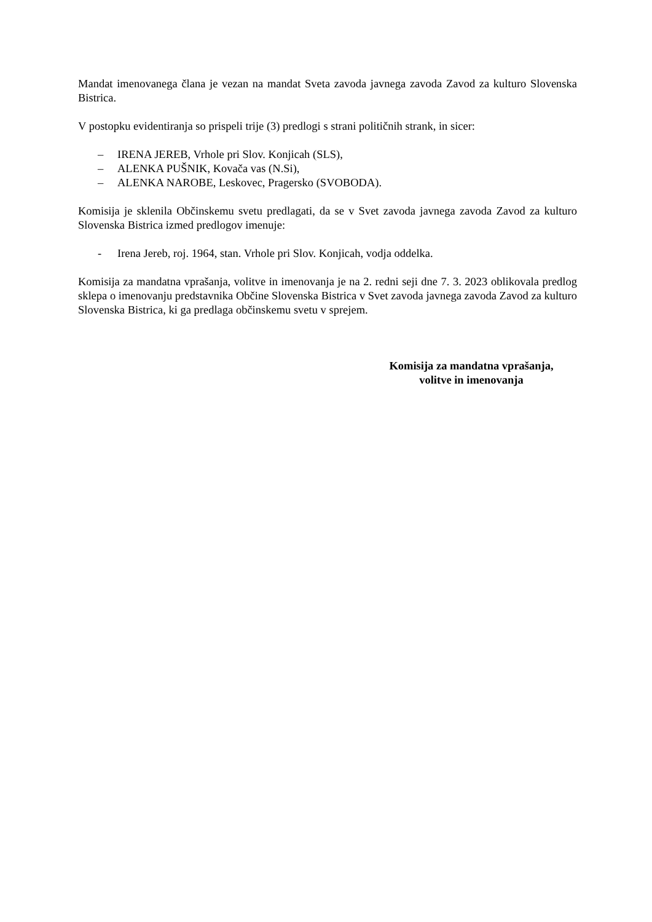Mandat imenovanega člana je vezan na mandat Sveta zavoda javnega zavoda Zavod za kulturo Slovenska Bistrica.
V postopku evidentiranja so prispeli trije (3) predlogi s strani političnih strank, in sicer:
– IRENA JEREB, Vrhole pri Slov. Konjicah (SLS),
– ALENKA PUŠNIK, Kovača vas (N.Si),
– ALENKA NAROBE, Leskovec, Pragersko (SVOBODA).
Komisija je sklenila Občinskemu svetu predlagati, da se v Svet zavoda javnega zavoda Zavod za kulturo Slovenska Bistrica izmed predlogov imenuje:
- Irena Jereb, roj. 1964, stan. Vrhole pri Slov. Konjicah, vodja oddelka.
Komisija za mandatna vprašanja, volitve in imenovanja je na 2. redni seji dne 7. 3. 2023 oblikovala predlog sklepa o imenovanju predstavnika Občine Slovenska Bistrica v Svet zavoda javnega zavoda Zavod za kulturo Slovenska Bistrica, ki ga predlaga občinskemu svetu v sprejem.
Komisija za mandatna vprašanja,
volitve in imenovanja